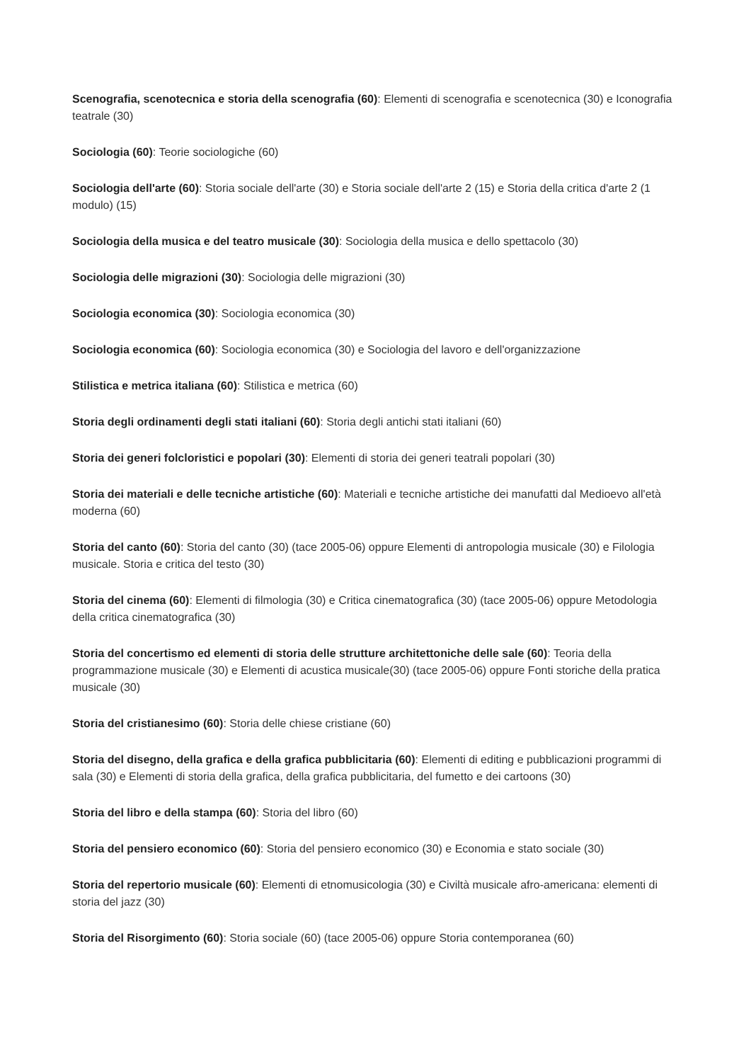Scenografia, scenotecnica e storia della scenografia (60): Elementi di scenografia e scenotecnica (30) e Iconografia teatrale (30)
Sociologia (60): Teorie sociologiche (60)
Sociologia dell'arte (60): Storia sociale dell'arte (30) e Storia sociale dell'arte 2 (15) e Storia della critica d'arte 2 (1 modulo) (15)
Sociologia della musica e del teatro musicale (30): Sociologia della musica e dello spettacolo (30)
Sociologia delle migrazioni (30): Sociologia delle migrazioni (30)
Sociologia economica (30): Sociologia economica (30)
Sociologia economica (60): Sociologia economica (30) e Sociologia del lavoro e dell'organizzazione
Stilistica e metrica italiana (60): Stilistica e metrica (60)
Storia degli ordinamenti degli stati italiani (60): Storia degli antichi stati italiani (60)
Storia dei generi folcloristici e popolari (30): Elementi di storia dei generi teatrali popolari (30)
Storia dei materiali e delle tecniche artistiche (60): Materiali e tecniche artistiche dei manufatti dal Medioevo all'età moderna (60)
Storia del canto (60): Storia del canto (30) (tace 2005-06) oppure Elementi di antropologia musicale (30) e Filologia musicale. Storia e critica del testo (30)
Storia del cinema (60): Elementi di filmologia (30) e Critica cinematografica (30) (tace 2005-06) oppure Metodologia della critica cinematografica (30)
Storia del concertismo ed elementi di storia delle strutture architettoniche delle sale (60): Teoria della programmazione musicale (30) e Elementi di acustica musicale(30) (tace 2005-06) oppure Fonti storiche della pratica musicale (30)
Storia del cristianesimo (60): Storia delle chiese cristiane (60)
Storia del disegno, della grafica e della grafica pubblicitaria (60): Elementi di editing e pubblicazioni programmi di sala (30) e Elementi di storia della grafica, della grafica pubblicitaria, del fumetto e dei cartoons (30)
Storia del libro e della stampa (60): Storia del libro (60)
Storia del pensiero economico (60): Storia del pensiero economico (30) e Economia e stato sociale (30)
Storia del repertorio musicale (60): Elementi di etnomusicologia (30) e Civiltà musicale afro-americana: elementi di storia del jazz (30)
Storia del Risorgimento (60): Storia sociale (60) (tace 2005-06) oppure Storia contemporanea (60)